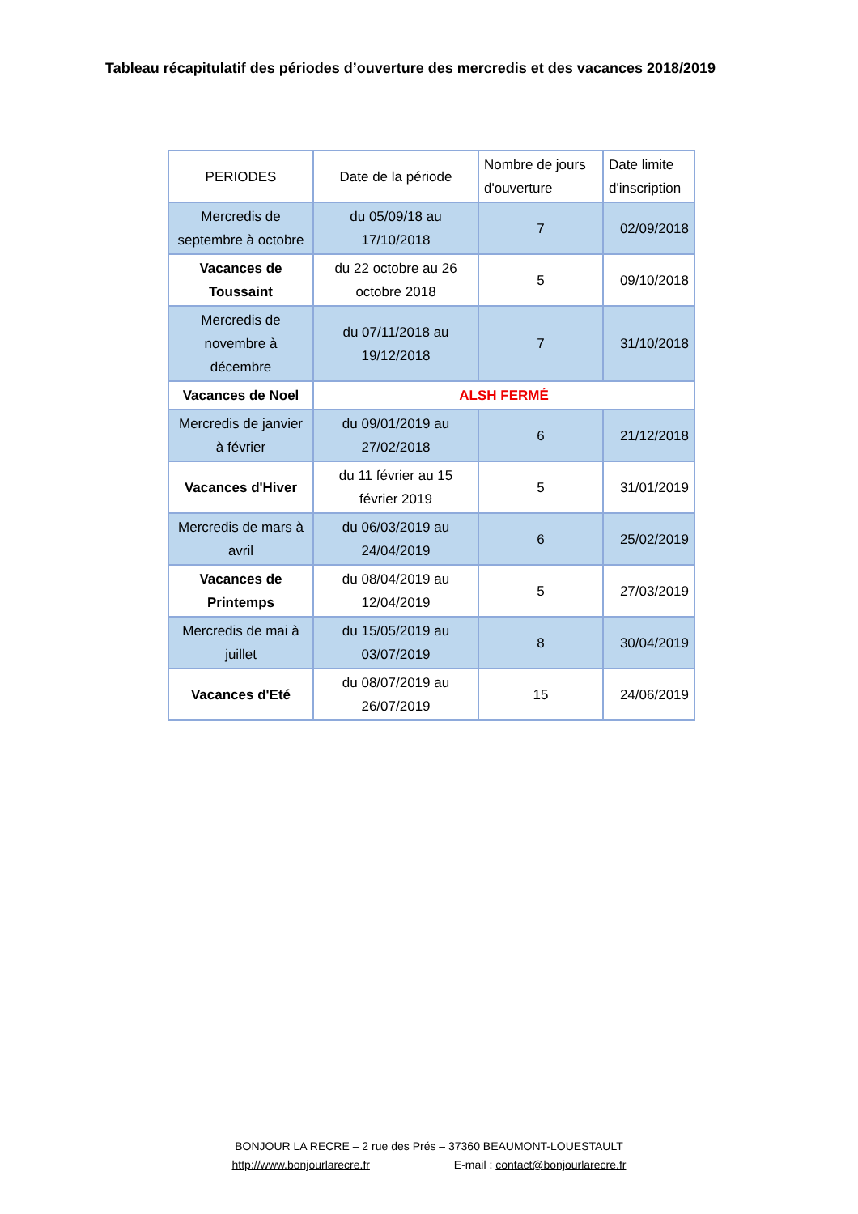Tableau récapitulatif des périodes d’ouverture des mercredis et des vacances 2018/2019
| PERIODES | Date de la période | Nombre de jours d'ouverture | Date limite d'inscription |
| --- | --- | --- | --- |
| Mercredis de septembre à octobre | du 05/09/18 au 17/10/2018 | 7 | 02/09/2018 |
| Vacances de Toussaint | du 22 octobre au 26 octobre 2018 | 5 | 09/10/2018 |
| Mercredis de novembre à décembre | du 07/11/2018 au 19/12/2018 | 7 | 31/10/2018 |
| Vacances de Noel | ALSH FERMÉ | | |
| Mercredis de janvier à février | du 09/01/2019 au 27/02/2018 | 6 | 21/12/2018 |
| Vacances d'Hiver | du 11 février au 15 février 2019 | 5 | 31/01/2019 |
| Mercredis de mars à avril | du 06/03/2019 au 24/04/2019 | 6 | 25/02/2019 |
| Vacances de Printemps | du 08/04/2019 au 12/04/2019 | 5 | 27/03/2019 |
| Mercredis de mai à juillet | du 15/05/2019 au 03/07/2019 | 8 | 30/04/2019 |
| Vacances d'Eté | du 08/07/2019 au 26/07/2019 | 15 | 24/06/2019 |
BONJOUR LA RECRE – 2 rue des Prés – 37360 BEAUMONT-LOUESTAULT
http://www.bonjourlarecre.fr E-mail : contact@bonjourlarecre.fr